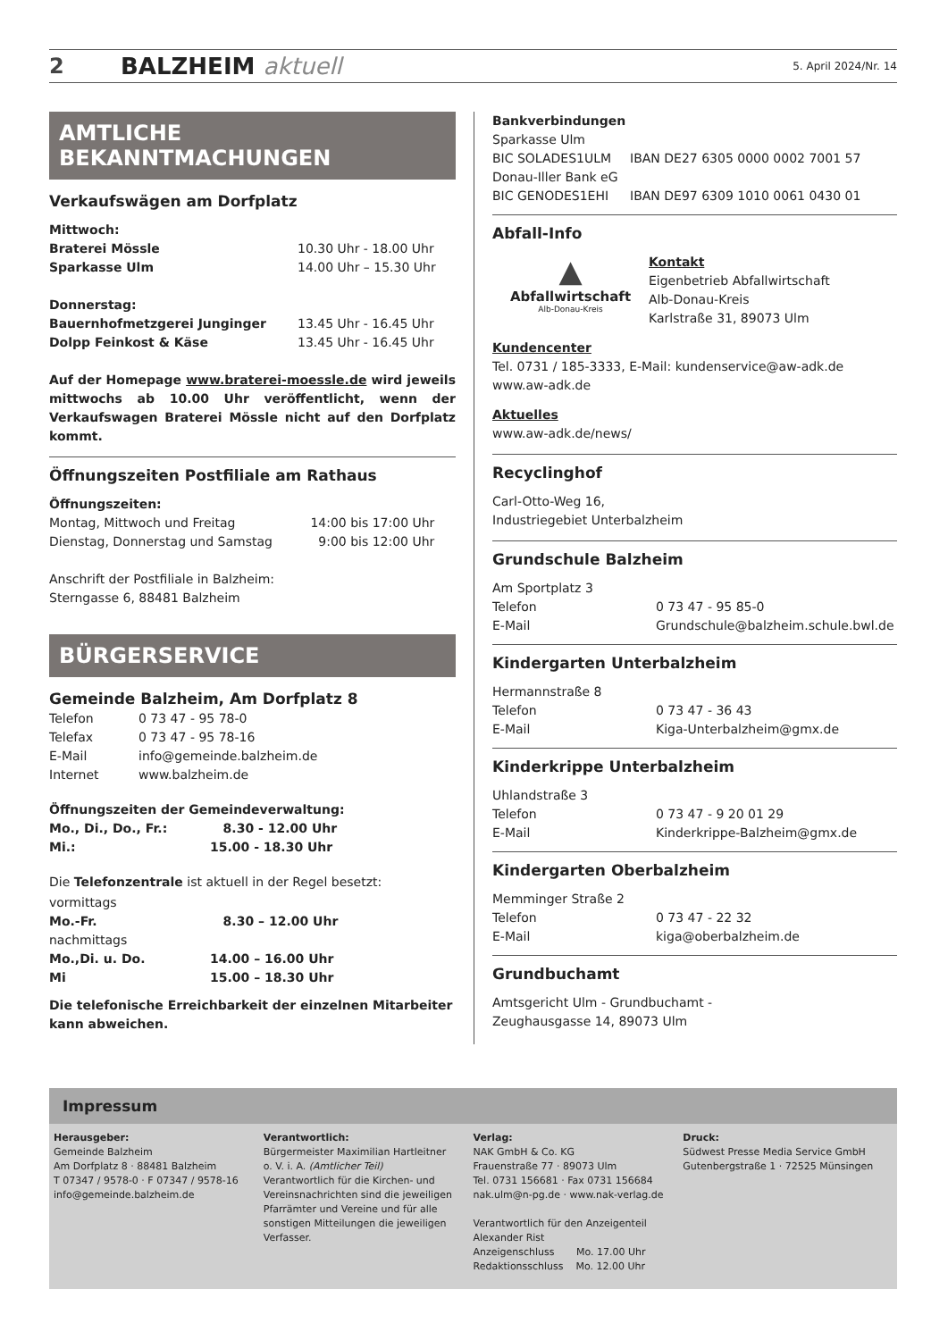2 BALZHEIM aktuell 5. April 2024/Nr. 14
AMTLICHE BEKANNTMACHUNGEN
Verkaufswägen am Dorfplatz
| Mittwoch: | |
| Braterei Mössle | 10.30 Uhr - 18.00 Uhr |
| Sparkasse Ulm | 14.00 Uhr – 15.30 Uhr |
| Donnerstag: | |
| Bauernhofmetzgerei Junginger | 13.45 Uhr - 16.45 Uhr |
| Dolpp Feinkost & Käse | 13.45 Uhr - 16.45 Uhr |
Auf der Homepage www.braterei-moessle.de wird jeweils mittwochs ab 10.00 Uhr veröffentlicht, wenn der Verkaufswagen Braterei Mössle nicht auf den Dorfplatz kommt.
Öffnungszeiten Postfiliale am Rathaus
| Öffnungszeiten: | |
| Montag, Mittwoch und Freitag | 14:00 bis 17:00 Uhr |
| Dienstag, Donnerstag und Samstag | 9:00 bis 12:00 Uhr |
Anschrift der Postfiliale in Balzheim:
Sterngasse 6, 88481 Balzheim
BÜRGERSERVICE
Gemeinde Balzheim, Am Dorfplatz 8
| Telefon | 0 73 47 - 95 78-0 |
| Telefax | 0 73 47 - 95 78-16 |
| E-Mail | info@gemeinde.balzheim.de |
| Internet | www.balzheim.de |
| Öffnungszeiten der Gemeindeverwaltung: | |
| Mo., Di., Do., Fr.: | 8.30 - 12.00 Uhr |
| Mi.: | 15.00 - 18.30 Uhr |
Die Telefonzentrale ist aktuell in der Regel besetzt:
| vormittags | |
| Mo.-Fr. | 8.30 – 12.00 Uhr |
| nachmittags | |
| Mo.,Di. u. Do. | 14.00 – 16.00 Uhr |
| Mi | 15.00 – 18.30 Uhr |
Die telefonische Erreichbarkeit der einzelnen Mitarbeiter kann abweichen.
| Bankverbindungen | |
| Sparkasse Ulm | |
| BIC SOLADES1ULM | IBAN DE27 6305 0000 0002 7001 57 |
| Donau-Iller Bank eG | |
| BIC GENODES1EHI | IBAN DE97 6309 1010 0061 0430 01 |
Abfall-Info
▲
Abfallwirtschaft
Alb-Donau-Kreis
Kontakt
Eigenbetrieb Abfallwirtschaft
Alb-Donau-Kreis
Karlstraße 31, 89073 Ulm
Kundencenter
Tel. 0731 / 185-3333, E-Mail: kundenservice@aw-adk.de
www.aw-adk.de
Aktuelles
www.aw-adk.de/news/
Recyclinghof
Carl-Otto-Weg 16,
Industriegebiet Unterbalzheim
Grundschule Balzheim
| Am Sportplatz 3 | |
| Telefon | 0 73 47 - 95 85-0 |
| E-Mail | Grundschule@balzheim.schule.bwl.de |
Kindergarten Unterbalzheim
| Hermannstraße 8 | |
| Telefon | 0 73 47 - 36 43 |
| E-Mail | Kiga-Unterbalzheim@gmx.de |
Kinderkrippe Unterbalzheim
| Uhlandstraße 3 | |
| Telefon | 0 73 47 - 9 20 01 29 |
| E-Mail | Kinderkrippe-Balzheim@gmx.de |
Kindergarten Oberbalzheim
| Memminger Straße 2 | |
| Telefon | 0 73 47 - 22 32 |
| E-Mail | kiga@oberbalzheim.de |
Grundbuchamt
Amtsgericht Ulm - Grundbuchamt -
Zeughausgasse 14, 89073 Ulm
Impressum
Herausgeber:
Gemeinde Balzheim
Am Dorfplatz 8 · 88481 Balzheim
T 07347 / 9578-0 · F 07347 / 9578-16
info@gemeinde.balzheim.de
Verantwortlich:
Bürgermeister Maximilian Hartleitner
o. V. i. A. (Amtlicher Teil)
Verantwortlich für die Kirchen- und Vereinsnachrichten sind die jeweiligen Pfarrämter und Vereine und für alle sonstigen Mitteilungen die jeweiligen Verfasser.
Verlag:
NAK GmbH & Co. KG
Frauenstraße 77 · 89073 Ulm
Tel. 0731 156681 · Fax 0731 156684
nak.ulm@n-pg.de · www.nak-verlag.de
Verantwortlich für den Anzeigenteil
Alexander Rist
Anzeigenschluss Mo. 17.00 Uhr
Redaktionsschluss Mo. 12.00 Uhr
Druck:
Südwest Presse Media Service GmbH
Gutenbergstraße 1 · 72525 Münsingen